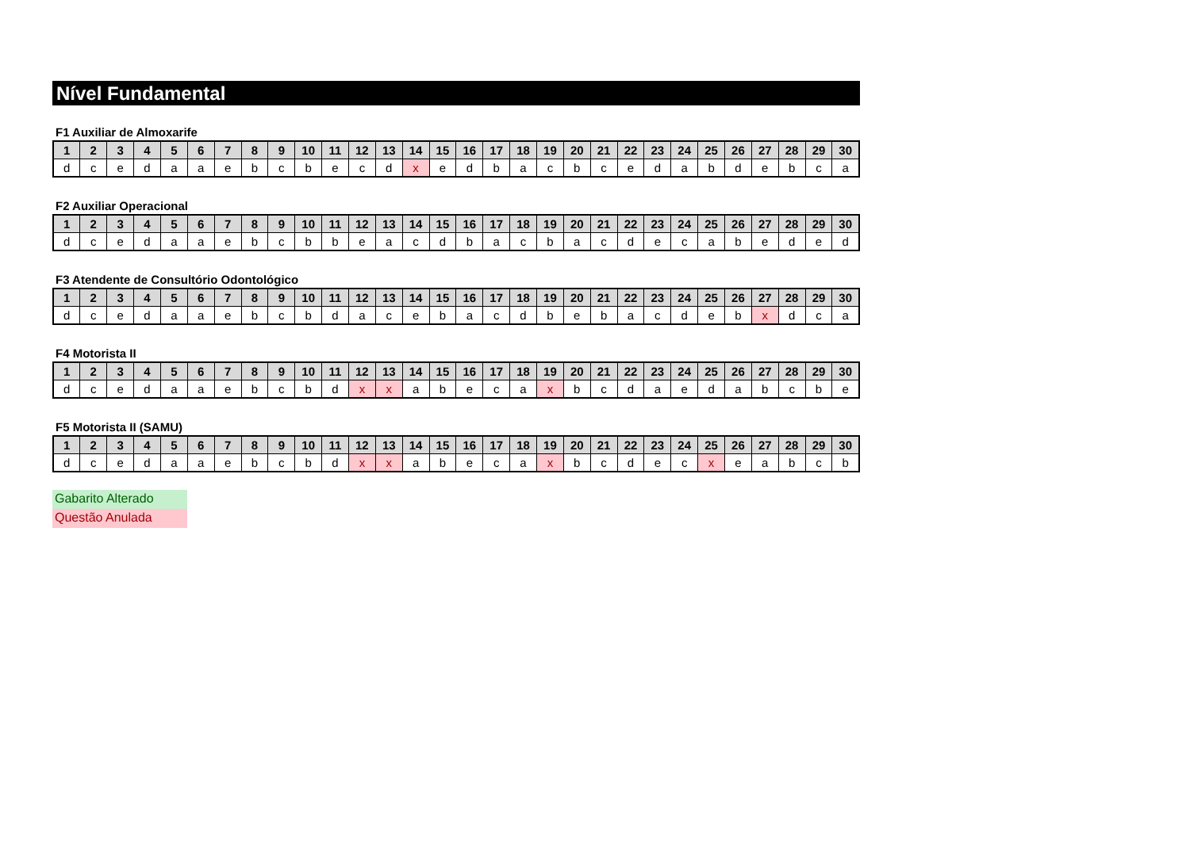Nível Fundamental
F1 Auxiliar de Almoxarife
| 1 | 2 | 3 | 4 | 5 | 6 | 7 | 8 | 9 | 10 | 11 | 12 | 13 | 14 | 15 | 16 | 17 | 18 | 19 | 20 | 21 | 22 | 23 | 24 | 25 | 26 | 27 | 28 | 29 | 30 |
| --- | --- | --- | --- | --- | --- | --- | --- | --- | --- | --- | --- | --- | --- | --- | --- | --- | --- | --- | --- | --- | --- | --- | --- | --- | --- | --- | --- | --- | --- |
| d | c | e | d | a | a | e | b | c | b | e | c | d | x | e | d | b | a | c | b | c | e | d | a | b | d | e | b | c | a |
F2 Auxiliar Operacional
| 1 | 2 | 3 | 4 | 5 | 6 | 7 | 8 | 9 | 10 | 11 | 12 | 13 | 14 | 15 | 16 | 17 | 18 | 19 | 20 | 21 | 22 | 23 | 24 | 25 | 26 | 27 | 28 | 29 | 30 |
| --- | --- | --- | --- | --- | --- | --- | --- | --- | --- | --- | --- | --- | --- | --- | --- | --- | --- | --- | --- | --- | --- | --- | --- | --- | --- | --- | --- | --- | --- |
| d | c | e | d | a | a | e | b | c | b | b | e | a | c | d | b | a | c | b | a | c | d | e | c | a | b | e | d | e | d |
F3 Atendente de Consultório Odontológico
| 1 | 2 | 3 | 4 | 5 | 6 | 7 | 8 | 9 | 10 | 11 | 12 | 13 | 14 | 15 | 16 | 17 | 18 | 19 | 20 | 21 | 22 | 23 | 24 | 25 | 26 | 27 | 28 | 29 | 30 |
| --- | --- | --- | --- | --- | --- | --- | --- | --- | --- | --- | --- | --- | --- | --- | --- | --- | --- | --- | --- | --- | --- | --- | --- | --- | --- | --- | --- | --- | --- |
| d | c | e | d | a | a | e | b | c | b | d | a | c | e | b | a | c | d | b | e | b | a | c | d | e | b | x | d | c | a |
F4 Motorista II
| 1 | 2 | 3 | 4 | 5 | 6 | 7 | 8 | 9 | 10 | 11 | 12 | 13 | 14 | 15 | 16 | 17 | 18 | 19 | 20 | 21 | 22 | 23 | 24 | 25 | 26 | 27 | 28 | 29 | 30 |
| --- | --- | --- | --- | --- | --- | --- | --- | --- | --- | --- | --- | --- | --- | --- | --- | --- | --- | --- | --- | --- | --- | --- | --- | --- | --- | --- | --- | --- | --- |
| d | c | e | d | a | a | e | b | c | b | d | x | x | a | b | e | c | a | x | b | c | d | a | e | d | a | b | c | b | e |
F5 Motorista II (SAMU)
| 1 | 2 | 3 | 4 | 5 | 6 | 7 | 8 | 9 | 10 | 11 | 12 | 13 | 14 | 15 | 16 | 17 | 18 | 19 | 20 | 21 | 22 | 23 | 24 | 25 | 26 | 27 | 28 | 29 | 30 |
| --- | --- | --- | --- | --- | --- | --- | --- | --- | --- | --- | --- | --- | --- | --- | --- | --- | --- | --- | --- | --- | --- | --- | --- | --- | --- | --- | --- | --- | --- |
| d | c | e | d | a | a | e | b | c | b | d | x | x | a | b | e | c | a | x | b | c | d | e | c | x | e | a | b | c | b |
Gabarito Alterado
Questão Anulada